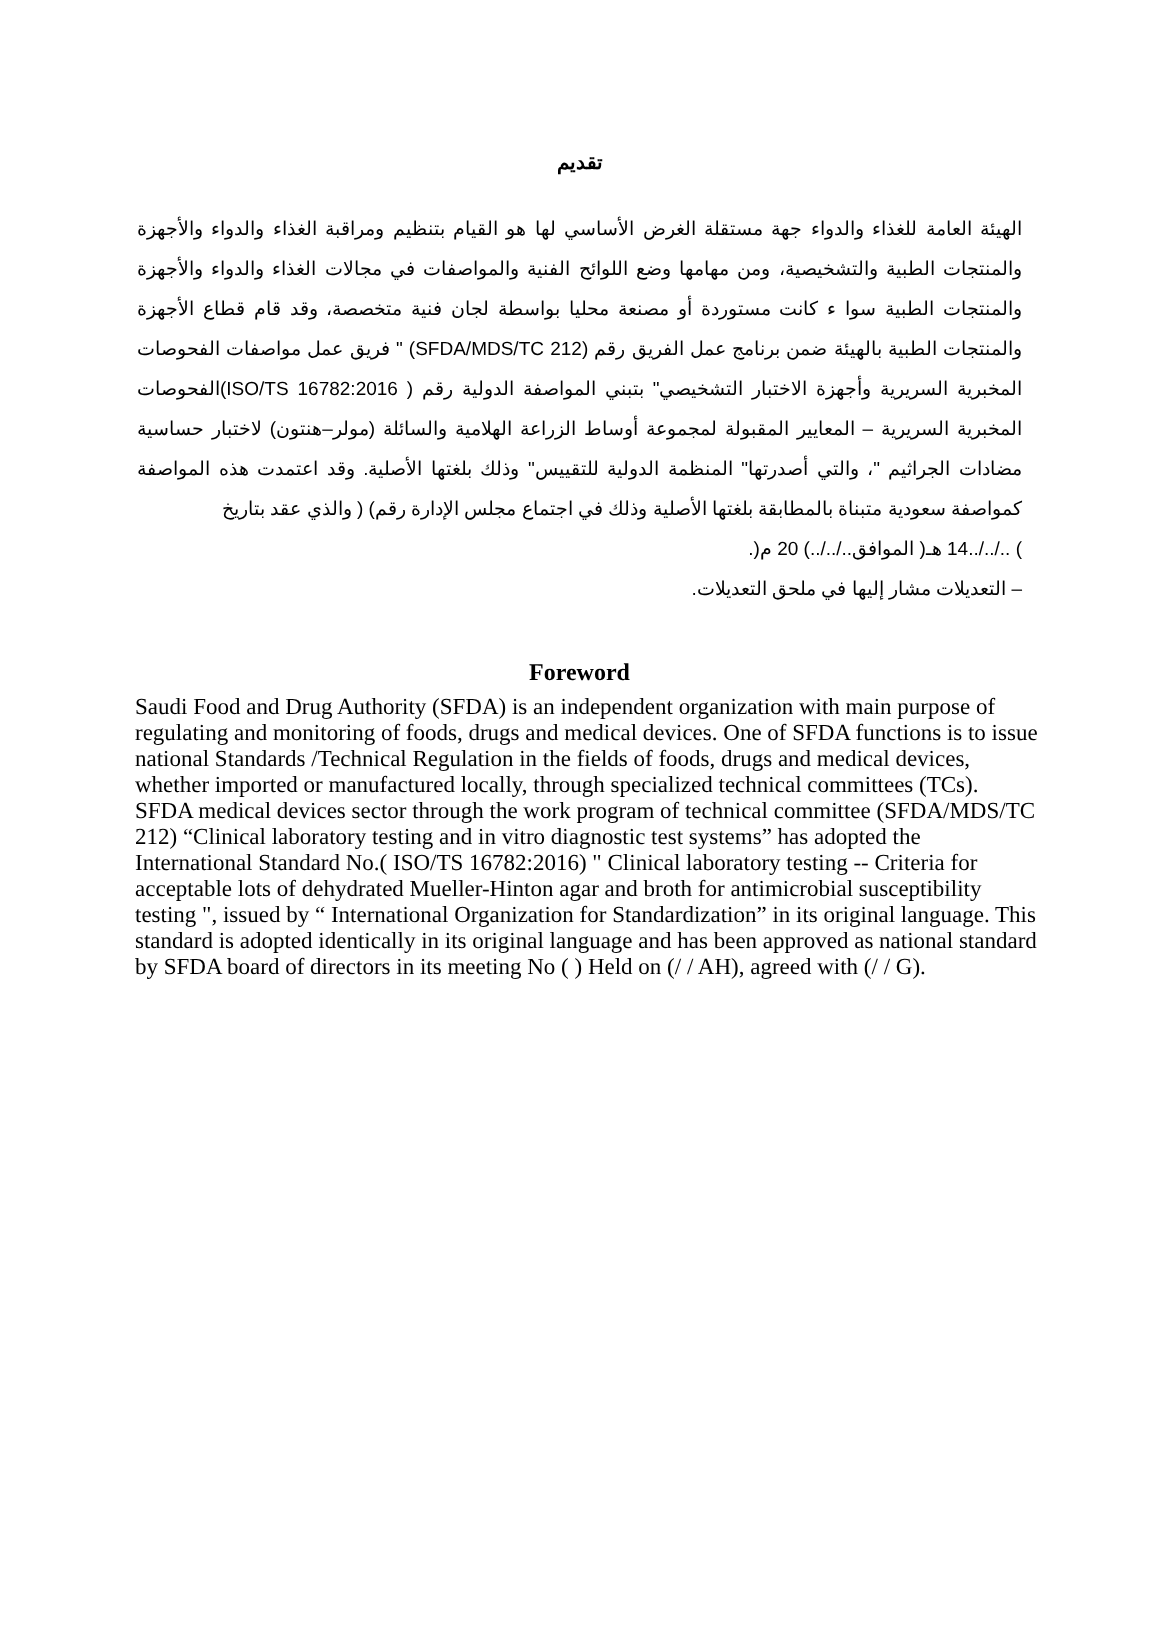تقديم
الهيئة العامة للغذاء والدواء جهة مستقلة الغرض الأساسي لها هو القيام بتنظيم ومراقبة الغذاء والدواء والأجهزة والمنتجات الطبية والتشخيصية، ومن مهامها وضع اللوائح الفنية والمواصفات في مجالات الغذاء والدواء والأجهزة والمنتجات الطبية سوا ء كانت مستوردة أو مصنعة محليا بواسطة لجان فنية متخصصة، وقد قام قطاع الأجهزة والمنتجات الطبية بالهيئة ضمن برنامج عمل الفريق رقم (SFDA/MDS/TC 212) " فريق عمل مواصفات الفحوصات المخبرية السريرية وأجهزة الاختبار التشخيصي" بتبني المواصفة الدولية رقم ( ISO/TS 16782:2016)الفحوصات المخبرية السريرية – المعايير المقبولة لمجموعة أوساط الزراعة الهلامية والسائلة (مولر–هنتون) لاختبار حساسية مضادات الجراثيم "، والتي أصدرتها" المنظمة الدولية للتقييس" وذلك بلغتها الأصلية. وقد اعتمدت هذه المواصفة كمواصفة سعودية متبناة بالمطابقة بلغتها الأصلية وذلك في اجتماع مجلس الإدارة رقم) ( والذي عقد بتاريخ
) ../../..14 هـ( الموافق../../..) 20 م(.
– التعديلات مشار إليها في ملحق التعديلات.
Foreword
Saudi Food and Drug Authority (SFDA) is an independent organization with main purpose of regulating and monitoring of foods, drugs and medical devices. One of SFDA functions is to issue national Standards /Technical Regulation in the fields of foods, drugs and medical devices, whether imported or manufactured locally, through specialized technical committees (TCs). SFDA medical devices sector through the work program of technical committee (SFDA/MDS/TC 212) “Clinical laboratory testing and in vitro diagnostic test systems” has adopted the International Standard No.( ISO/TS 16782:2016) " Clinical laboratory testing -- Criteria for acceptable lots of dehydrated Mueller-Hinton agar and broth for antimicrobial susceptibility testing ", issued by “ International Organization for Standardization” in its original language. This standard is adopted identically in its original language and has been approved as national standard by SFDA board of directors in its meeting No ( ) Held on (/ / AH), agreed with (/ / G).